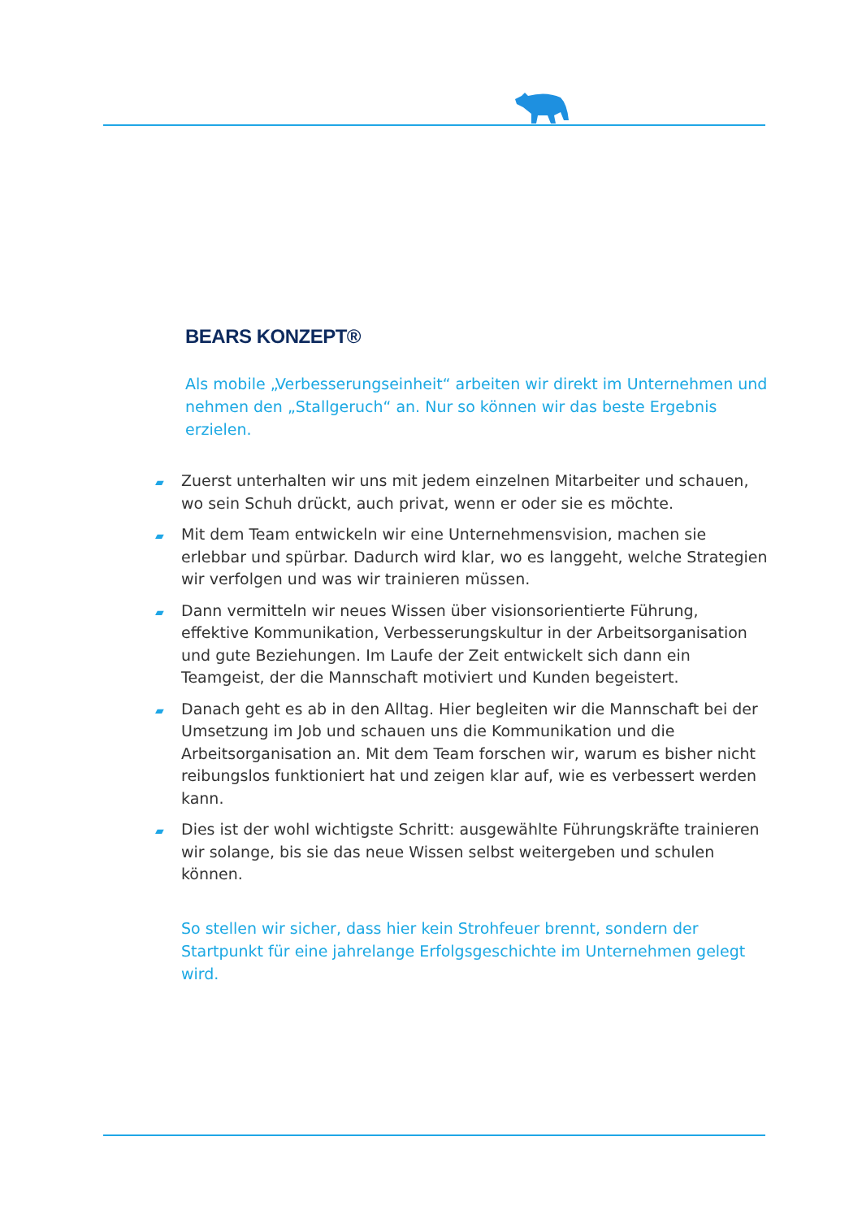BEARS KONZEPT®
Als mobile „Verbesserungseinheit“ arbeiten wir direkt im Unternehmen und nehmen den „Stallgeruch“ an. Nur so können wir das beste Ergebnis erzielen.
▰ Zuerst unterhalten wir uns mit jedem einzelnen Mitarbeiter und schauen, wo sein Schuh drückt, auch privat, wenn er oder sie es möchte.
▰ Mit dem Team entwickeln wir eine Unternehmensvision, machen sie erlebbar und spürbar. Dadurch wird klar, wo es langgeht, welche Strategien wir verfolgen und was wir trainieren müssen.
▰ Dann vermitteln wir neues Wissen über visionsorientierte Führung, effektive Kommunikation, Verbesserungskultur in der Arbeitsorganisation und gute Beziehungen. Im Laufe der Zeit entwickelt sich dann ein Teamgeist, der die Mannschaft motiviert und Kunden begeistert.
▰ Danach geht es ab in den Alltag. Hier begleiten wir die Mannschaft bei der Umsetzung im Job und schauen uns die Kommunikation und die Arbeitsorganisation an. Mit dem Team forschen wir, warum es bisher nicht reibungslos funktioniert hat und zeigen klar auf, wie es verbessert werden kann.
▰ Dies ist der wohl wichtigste Schritt: ausgewählte Führungskräfte trainieren wir solange, bis sie das neue Wissen selbst weitergeben und schulen können.
So stellen wir sicher, dass hier kein Strohfeuer brennt, sondern der Startpunkt für eine jahrelange Erfolgsgeschichte im Unternehmen gelegt wird.